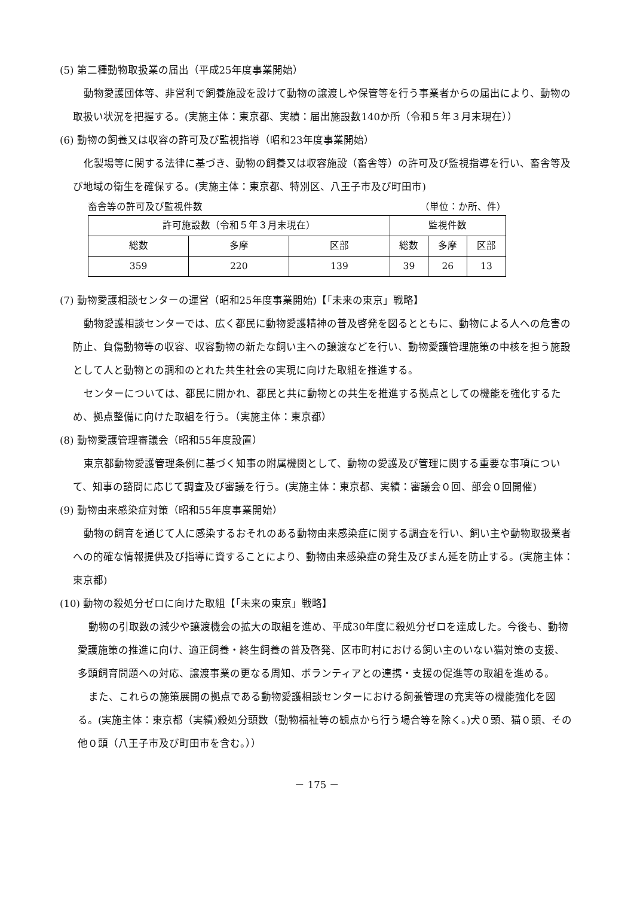(5) 第二種動物取扱業の届出（平成25年度事業開始）
動物愛護団体等、非営利で飼養施設を設けて動物の譲渡しや保管等を行う事業者からの届出により、動物の取扱い状況を把握する。(実施主体：東京都、実績：届出施設数140か所（令和５年３月末現在））
(6) 動物の飼養又は収容の許可及び監視指導（昭和23年度事業開始）
化製場等に関する法律に基づき、動物の飼養又は収容施設（畜舎等）の許可及び監視指導を行い、畜舎等及び地域の衛生を確保する。(実施主体：東京都、特別区、八王子市及び町田市)
畜舎等の許可及び監視件数 （単位：か所、件）
| 許可施設数（令和５年３月末現在） | | | 監視件数 | | |
| 総数 | 多摩 | 区部 | 総数 | 多摩 | 区部 |
| 359 | 220 | 139 | 39 | 26 | 13 |
(7) 動物愛護相談センターの運営（昭和25年度事業開始)【「未来の東京」戦略】
動物愛護相談センターでは、広く都民に動物愛護精神の普及啓発を図るとともに、動物による人への危害の防止、負傷動物等の収容、収容動物の新たな飼い主への譲渡などを行い、動物愛護管理施策の中核を担う施設として人と動物との調和のとれた共生社会の実現に向けた取組を推進する。
センターについては、都民に開かれ、都民と共に動物との共生を推進する拠点としての機能を強化するため、拠点整備に向けた取組を行う。（実施主体：東京都）
(8) 動物愛護管理審議会（昭和55年度設置）
東京都動物愛護管理条例に基づく知事の附属機関として、動物の愛護及び管理に関する重要な事項について、知事の諮問に応じて調査及び審議を行う。(実施主体：東京都、実績：審議会０回、部会０回開催)
(9) 動物由来感染症対策（昭和55年度事業開始）
動物の飼育を通じて人に感染するおそれのある動物由来感染症に関する調査を行い、飼い主や動物取扱業者への的確な情報提供及び指導に資することにより、動物由来感染症の発生及びまん延を防止する。(実施主体：東京都)
(10) 動物の殺処分ゼロに向けた取組【「未来の東京」戦略】
動物の引取数の減少や譲渡機会の拡大の取組を進め、平成30年度に殺処分ゼロを達成した。今後も、動物愛護施策の推進に向け、適正飼養・終生飼養の普及啓発、区市町村における飼い主のいない猫対策の支援、多頭飼育問題への対応、譲渡事業の更なる周知、ボランティアとの連携・支援の促進等の取組を進める。
また、これらの施策展開の拠点である動物愛護相談センターにおける飼養管理の充実等の機能強化を図る。(実施主体：東京都（実績)殺処分頭数（動物福祉等の観点から行う場合等を除く。)犬０頭、猫０頭、その他０頭（八王子市及び町田市を含む。））
－ 175 －